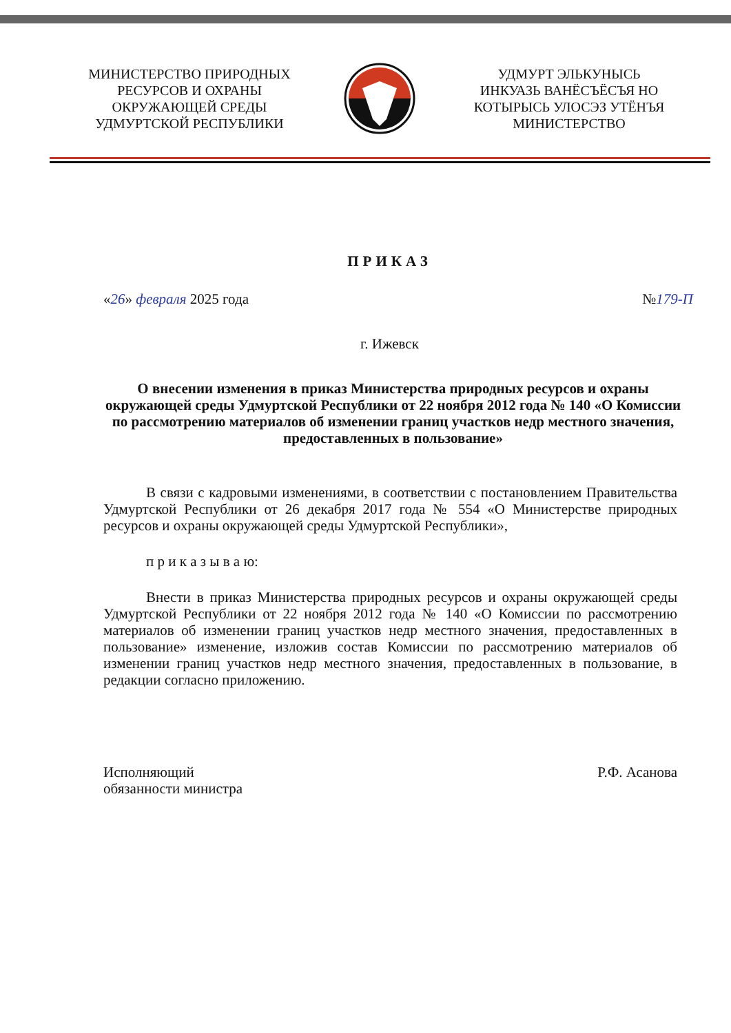МИНИСТЕРСТВО ПРИРОДНЫХ
РЕСУРСОВ И ОХРАНЫ
ОКРУЖАЮЩЕЙ СРЕДЫ
УДМУРТСКОЙ РЕСПУБЛИКИ
УДМУРТ ЭЛЬКУНЫСЬ
ИНКУАЗЬ ВАНЁСЪЁСЪЯ НО
КОТЫРЫСЬ УЛОСЭЗ УТЁНЪЯ
МИНИСТЕРСТВО
ПРИКАЗ
«26» февраля 2025 года №179-П
г. Ижевск
О внесении изменения в приказ Министерства природных ресурсов и охраны окружающей среды Удмуртской Республики от 22 ноября 2012 года № 140 «О Комиссии по рассмотрению материалов об изменении границ участков недр местного значения, предоставленных в пользование»
В связи с кадровыми изменениями, в соответствии с постановлением Правительства Удмуртской Республики от 26 декабря 2017 года № 554 «О Министерстве природных ресурсов и охраны окружающей среды Удмуртской Республики»,
п р и к а з ы в а ю:
Внести в приказ Министерства природных ресурсов и охраны окружающей среды Удмуртской Республики от 22 ноября 2012 года № 140 «О Комиссии по рассмотрению материалов об изменении границ участков недр местного значения, предоставленных в пользование» изменение, изложив состав Комиссии по рассмотрению материалов об изменении границ участков недр местного значения, предоставленных в пользование, в редакции согласно приложению.
Исполняющий
обязанности министра Р.Ф. Асанова